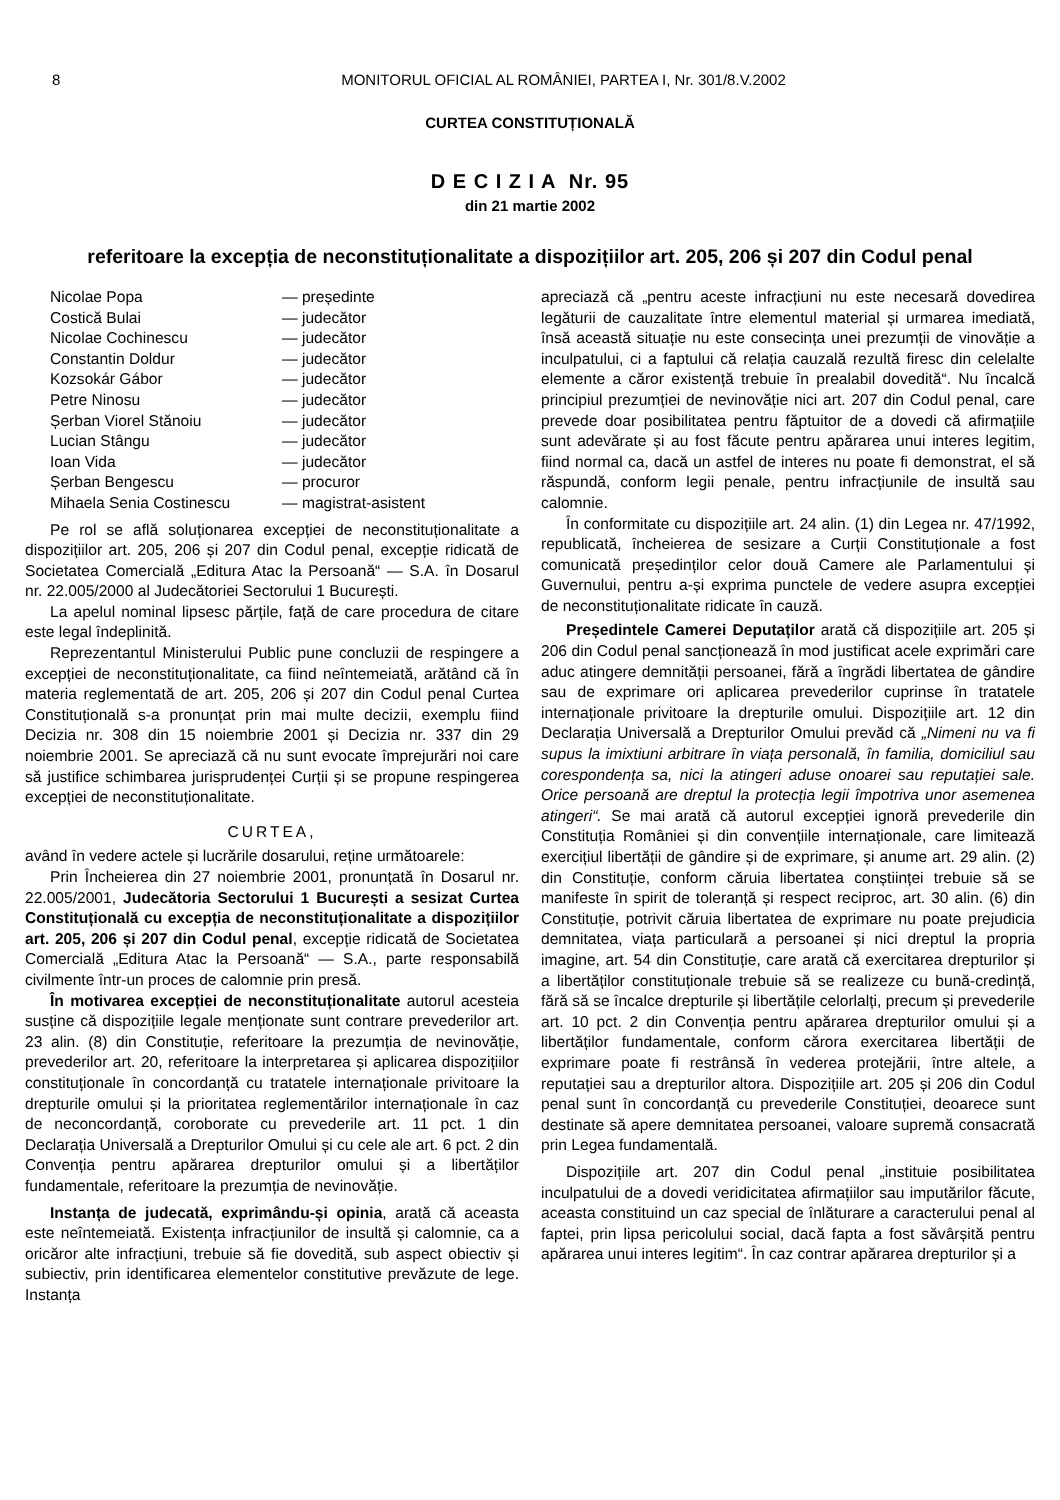8 MONITORUL OFICIAL AL ROMÂNIEI, PARTEA I, Nr. 301/8.V.2002
CURTEA CONSTITUȚIONALĂ
D E C I Z I A Nr. 95
din 21 martie 2002
referitoare la excepția de neconstituționalitate a dispozițiilor art. 205, 206 și 207 din Codul penal
| Nicolae Popa | — președinte |
| Costică Bulai | — judecător |
| Nicolae Cochinescu | — judecător |
| Constantin Doldur | — judecător |
| Kozsokár Gábor | — judecător |
| Petre Ninosu | — judecător |
| Șerban Viorel Stănoiu | — judecător |
| Lucian Stângu | — judecător |
| Ioan Vida | — judecător |
| Șerban Bengescu | — procuror |
| Mihaela Senia Costinescu | — magistrat-asistent |
Pe rol se află soluționarea excepției de neconstituționalitate a dispozițiilor art. 205, 206 și 207 din Codul penal, excepție ridicată de Societatea Comercială „Editura Atac la Persoană“ — S.A. în Dosarul nr. 22.005/2000 al Judecătoriei Sectorului 1 București.
La apelul nominal lipsesc părțile, față de care procedura de citare este legal îndeplinită.
Reprezentantul Ministerului Public pune concluzii de respingere a excepției de neconstituționalitate, ca fiind neîntemeiată, arătând că în materia reglementată de art. 205, 206 și 207 din Codul penal Curtea Constituțională s-a pronunțat prin mai multe decizii, exemplu fiind Decizia nr. 308 din 15 noiembrie 2001 și Decizia nr. 337 din 29 noiembrie 2001. Se apreciază că nu sunt evocate împrejurări noi care să justifice schimbarea jurisprudenței Curții și se propune respingerea excepției de neconstituționalitate.
CURTEA,
având în vedere actele și lucrările dosarului, reține următoarele:
Prin Încheierea din 27 noiembrie 2001, pronunțată în Dosarul nr. 22.005/2001, Judecătoria Sectorului 1 București a sesizat Curtea Constituțională cu excepția de neconstituționalitate a dispozițiilor art. 205, 206 și 207 din Codul penal, excepție ridicată de Societatea Comercială „Editura Atac la Persoană“ — S.A., parte responsabilă civilmente într-un proces de calomnie prin presă.
În motivarea excepției de neconstituționalitate autorul acesteia susține că dispozițiile legale menționate sunt contrare prevederilor art. 23 alin. (8) din Constituție, referitoare la prezumția de nevinovăție, prevederilor art. 20, referitoare la interpretarea și aplicarea dispozițiilor constituționale în concordanță cu tratatele internaționale privitoare la drepturile omului și la prioritatea reglementărilor internaționale în caz de neconcordanță, coroborate cu prevederile art. 11 pct. 1 din Declarația Universală a Drepturilor Omului și cu cele ale art. 6 pct. 2 din Convenția pentru apărarea drepturilor omului și a libertăților fundamentale, referitoare la prezumția de nevinovăție.
Instanța de judecată, exprimându-și opinia, arată că aceasta este neîntemeiată. Existența infracțiunilor de insultă și calomnie, ca a oricăror alte infracțiuni, trebuie să fie dovedită, sub aspect obiectiv și subiectiv, prin identificarea elementelor constitutive prevăzute de lege. Instanța
apreciază că „pentru aceste infracțiuni nu este necesară dovedirea legăturii de cauzalitate între elementul material și urmarea imediată, însă această situație nu este consecința unei prezumții de vinovăție a inculpatului, ci a faptului că relația cauzală rezultă firesc din celelalte elemente a căror existență trebuie în prealabil dovedită“. Nu încalcă principiul prezumției de nevinovăție nici art. 207 din Codul penal, care prevede doar posibilitatea pentru făptuitor de a dovedi că afirmațiile sunt adevărate și au fost făcute pentru apărarea unui interes legitim, fiind normal ca, dacă un astfel de interes nu poate fi demonstrat, el să răspundă, conform legii penale, pentru infracțiunile de insultă sau calomnie.
În conformitate cu dispozițiile art. 24 alin. (1) din Legea nr. 47/1992, republicată, încheierea de sesizare a Curții Constituționale a fost comunicată președinților celor două Camere ale Parlamentului și Guvernului, pentru a-și exprima punctele de vedere asupra excepției de neconstituționalitate ridicate în cauză.
Președintele Camerei Deputaților arată că dispozițiile art. 205 și 206 din Codul penal sancționează în mod justificat acele exprimări care aduc atingere demnității persoanei, fără a îngrădi libertatea de gândire sau de exprimare ori aplicarea prevederilor cuprinse în tratatele internaționale privitoare la drepturile omului. Dispozițiile art. 12 din Declarația Universală a Drepturilor Omului prevăd că „Nimeni nu va fi supus la imixtiuni arbitrare în viața personală, în familia, domiciliul sau corespondența sa, nici la atingeri aduse onoarei sau reputației sale. Orice persoană are dreptul la protecția legii împotriva unor asemenea atingeri“. Se mai arată că autorul excepției ignoră prevederile din Constituția României și din convențiile internaționale, care limitează exercițiul libertății de gândire și de exprimare, și anume art. 29 alin. (2) din Constituție, conform căruia libertatea conștiinței trebuie să se manifeste în spirit de toleranță și respect reciproc, art. 30 alin. (6) din Constituție, potrivit căruia libertatea de exprimare nu poate prejudicia demnitatea, viața particulară a persoanei și nici dreptul la propria imagine, art. 54 din Constituție, care arată că exercitarea drepturilor și a libertăților constituționale trebuie să se realizeze cu bună-credință, fără să se încalce drepturile și libertățile celorlalți, precum și prevederile art. 10 pct. 2 din Convenția pentru apărarea drepturilor omului și a libertăților fundamentale, conform cărora exercitarea libertății de exprimare poate fi restrânsă în vederea protejării, între altele, a reputației sau a drepturilor altora. Dispozițiile art. 205 și 206 din Codul penal sunt în concordanță cu prevederile Constituției, deoarece sunt destinate să apere demnitatea persoanei, valoare supremă consacrată prin Legea fundamentală.
Dispozițiile art. 207 din Codul penal „instituie posibilitatea inculpatului de a dovedi veridicitatea afirmațiilor sau imputărilor făcute, aceasta constituind un caz special de înlăturare a caracterului penal al faptei, prin lipsa pericolului social, dacă fapta a fost săvârșită pentru apărarea unui interes legitim“. În caz contrar apărarea drepturilor și a